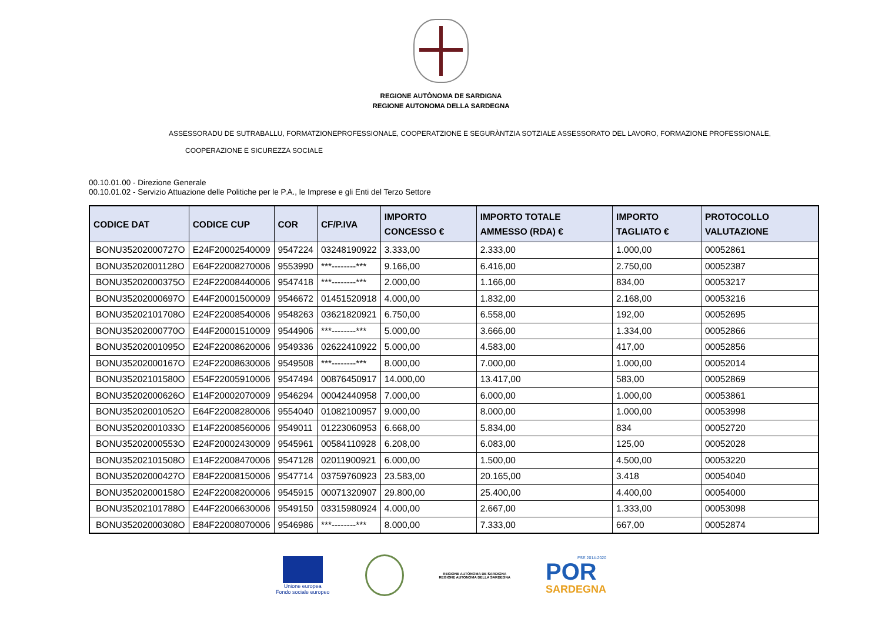REGIONE AUTÒNOMA DE SARDIGNA
REGIONE AUTONOMA DELLA SARDEGNA
ASSESSORADU DE SUTRABALLU, FORMATZIONEPROFESSIONALE, COOPERATZIONE E SEGURÀNTZIA SOTZIALE ASSESSORATO DEL LAVORO, FORMAZIONE PROFESSIONALE,
COOPERAZIONE E SICUREZZA SOCIALE
00.10.01.00 - Direzione Generale
00.10.01.02 - Servizio Attuazione delle Politiche per le P.A., le Imprese e gli Enti del Terzo Settore
| CODICE DAT | CODICE CUP | COR | CF/P.IVA | IMPORTO CONCESSO € | IMPORTO TOTALE AMMESSO (RDA) € | IMPORTO TAGLIATO € | PROTOCOLLO VALUTAZIONE |
| --- | --- | --- | --- | --- | --- | --- | --- |
| BONU35202000727O | E24F20002540009 | 9547224 | 03248190922 | 3.333,00 | 2.333,00 | 1.000,00 | 00052861 |
| BONU35202001128O | E64F22008270006 | 9553990 | ***--------*** | 9.166,00 | 6.416,00 | 2.750,00 | 00052387 |
| BONU35202000375O | E24F22008440006 | 9547418 | ***--------*** | 2.000,00 | 1.166,00 | 834,00 | 00053217 |
| BONU35202000697O | E44F20001500009 | 9546672 | 01451520918 | 4.000,00 | 1.832,00 | 2.168,00 | 00053216 |
| BONU35202101708O | E24F22008540006 | 9548263 | 03621820921 | 6.750,00 | 6.558,00 | 192,00 | 00052695 |
| BONU35202000770O | E44F20001510009 | 9544906 | ***--------*** | 5.000,00 | 3.666,00 | 1.334,00 | 00052866 |
| BONU35202001095O | E24F22008620006 | 9549336 | 02622410922 | 5.000,00 | 4.583,00 | 417,00 | 00052856 |
| BONU35202000167O | E24F22008630006 | 9549508 | ***--------*** | 8.000,00 | 7.000,00 | 1.000,00 | 00052014 |
| BONU35202101580O | E54F22005910006 | 9547494 | 00876450917 | 14.000,00 | 13.417,00 | 583,00 | 00052869 |
| BONU35202000626O | E14F20002070009 | 9546294 | 00042440958 | 7.000,00 | 6.000,00 | 1.000,00 | 00053861 |
| BONU35202001052O | E64F22008280006 | 9554040 | 01082100957 | 9.000,00 | 8.000,00 | 1.000,00 | 00053998 |
| BONU35202001033O | E14F22008560006 | 9549011 | 01223060953 | 6.668,00 | 5.834,00 | 834 | 00052720 |
| BONU35202000553O | E24F20002430009 | 9545961 | 00584110928 | 6.208,00 | 6.083,00 | 125,00 | 00052028 |
| BONU35202101508O | E14F22008470006 | 9547128 | 02011900921 | 6.000,00 | 1.500,00 | 4.500,00 | 00053220 |
| BONU35202000427O | E84F22008150006 | 9547714 | 03759760923 | 23.583,00 | 20.165,00 | 3.418 | 00054040 |
| BONU35202000158O | E24F22008200006 | 9545915 | 00071320907 | 29.800,00 | 25.400,00 | 4.400,00 | 00054000 |
| BONU35202101788O | E44F22006630006 | 9549150 | 03315980924 | 4.000,00 | 2.667,00 | 1.333,00 | 00053098 |
| BONU35202000308O | E84F22008070006 | 9546986 | ***--------*** | 8.000,00 | 7.333,00 | 667,00 | 00052874 |
Unione europea
Fondo sociale europeo
REGIONE AUTÒNOMA DE SARDIGNA
REGIONE AUTONOMA DELLA SARDEGNA
FSE 2014-2020
POR
SARDEGNA